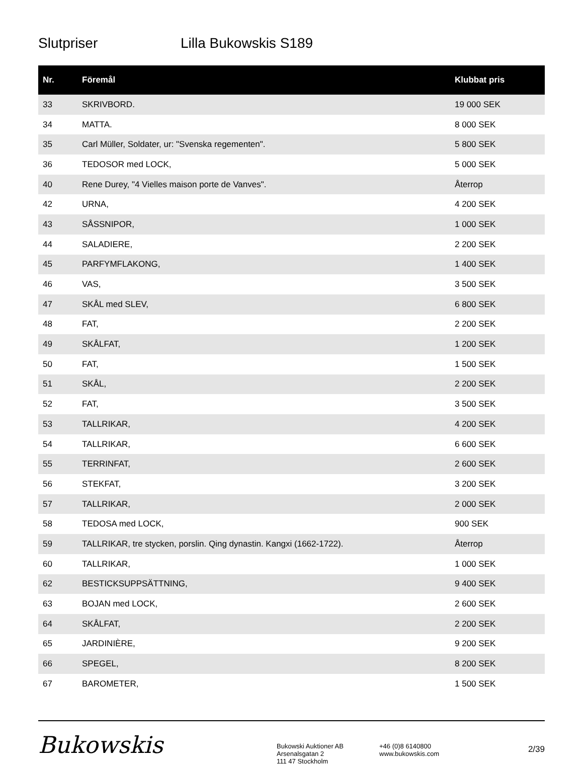Slutpriser Lilla Bukowskis S189
| Nr. | Föremål | Klubbat pris |
| --- | --- | --- |
| 33 | SKRIVBORD. | 19 000 SEK |
| 34 | MATTA. | 8 000 SEK |
| 35 | Carl Müller, Soldater, ur: "Svenska regementen". | 5 800 SEK |
| 36 | TEDOSOR med LOCK, | 5 000 SEK |
| 40 | Rene Durey, "4 Vielles maison porte de Vanves". | Återrop |
| 42 | URNA, | 4 200 SEK |
| 43 | SÅSSNIPOR, | 1 000 SEK |
| 44 | SALADIERE, | 2 200 SEK |
| 45 | PARFYMFLAKONG, | 1 400 SEK |
| 46 | VAS, | 3 500 SEK |
| 47 | SKÅL med SLEV, | 6 800 SEK |
| 48 | FAT, | 2 200 SEK |
| 49 | SKÅLFAT, | 1 200 SEK |
| 50 | FAT, | 1 500 SEK |
| 51 | SKÅL, | 2 200 SEK |
| 52 | FAT, | 3 500 SEK |
| 53 | TALLRIKAR, | 4 200 SEK |
| 54 | TALLRIKAR, | 6 600 SEK |
| 55 | TERRINFAT, | 2 600 SEK |
| 56 | STEKFAT, | 3 200 SEK |
| 57 | TALLRIKAR, | 2 000 SEK |
| 58 | TEDOSA med LOCK, | 900 SEK |
| 59 | TALLRIKAR, tre stycken, porslin. Qing dynastin. Kangxi (1662-1722). | Återrop |
| 60 | TALLRIKAR, | 1 000 SEK |
| 62 | BESTICKSUPPSÄTTNING, | 9 400 SEK |
| 63 | BOJAN med LOCK, | 2 600 SEK |
| 64 | SKÅLFAT, | 2 200 SEK |
| 65 | JARDINIÈRE, | 9 200 SEK |
| 66 | SPEGEL, | 8 200 SEK |
| 67 | BAROMETER, | 1 500 SEK |
Bukowskis
Bukowski Auktioner AB
Arsenalsgatan 2
111 47 Stockholm
+46 (0)8 6140800
www.bukowskis.com
2/39